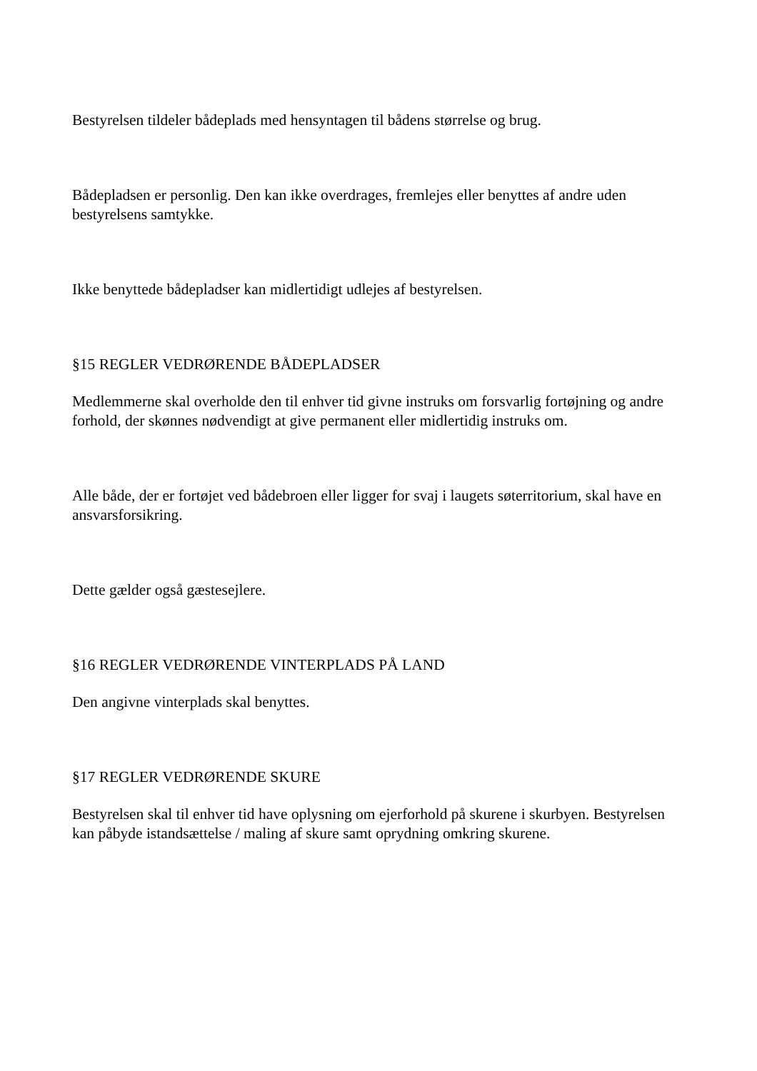Bestyrelsen tildeler bådeplads med hensyntagen til bådens størrelse og brug.
Bådepladsen er personlig. Den kan ikke overdrages, fremlejes eller benyttes af andre uden bestyrelsens samtykke.
Ikke benyttede bådepladser kan midlertidigt udlejes af bestyrelsen.
§15 REGLER VEDRØRENDE BÅDEPLADSER
Medlemmerne skal overholde den til enhver tid givne instruks om forsvarlig fortøjning og andre forhold, der skønnes nødvendigt at give permanent eller midlertidig instruks om.
Alle både, der er fortøjet ved bådebroen eller ligger for svaj i laugets søterritorium, skal have en ansvarsforsikring.
Dette gælder også gæstesejlere.
§16 REGLER VEDRØRENDE VINTERPLADS PÅ LAND
Den angivne vinterplads skal benyttes.
§17 REGLER VEDRØRENDE SKURE
Bestyrelsen skal til enhver tid have oplysning om ejerforhold på skurene i skurbyen. Bestyrelsen kan påbyde istandsættelse / maling af skure samt oprydning omkring skurene.